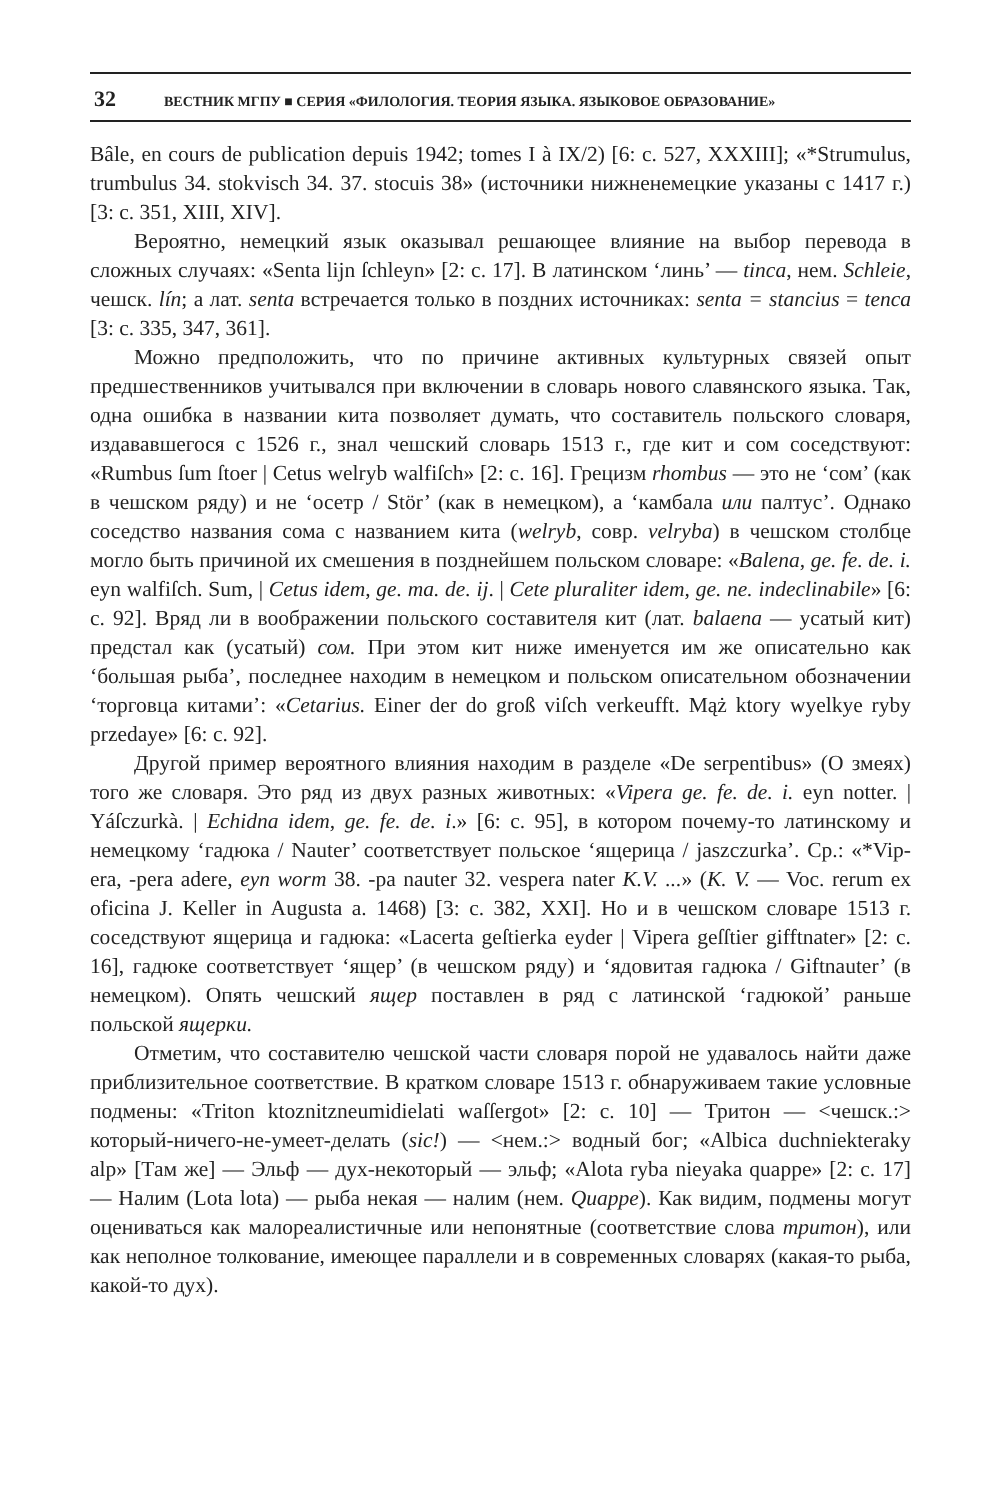32 ВЕСТНИК МГПУ ■ СЕРИЯ «ФИЛОЛОГИЯ. ТЕОРИЯ ЯЗЫКА. ЯЗЫКОВОЕ ОБРАЗОВАНИЕ»
Bâle, en cours de publication depuis 1942; tomes I à IX/2) [6: с. 527, XXXIII]; «*Strumulus, trumbulus 34. stokvisch 34. 37. stocuis 38» (источники нижненемецкие указаны с 1417 г.) [3: с. 351, XIII, XIV].
Вероятно, немецкий язык оказывал решающее влияние на выбор перевода в сложных случаях: «Senta lijn ſchleyn» [2: с. 17]. В латинском ‘линь’ — tinca, нем. Schleie, чешск. lín; а лат. senta встречается только в поздних источниках: senta = stancius = tenca [3: с. 335, 347, 361].
Можно предположить, что по причине активных культурных связей опыт предшественников учитывался при включении в словарь нового славянского языка. Так, одна ошибка в названии кита позволяет думать, что составитель польского словаря, издававшегося с 1526 г., знал чешский словарь 1513 г., где кит и сом соседствуют: «Rumbus ſum ſtoer | Cetus welryb walfiſch» [2: с. 16]. Грецизм rhombus — это не ‘сом’ (как в чешском ряду) и не ‘осетр / Stör’ (как в немецком), а ‘камбала или палтус’. Однако соседство названия сома с названием кита (welryb, совр. velryba) в чешском столбце могло быть причиной их смешения в позднейшем польском словаре: «Balena, ge. fe. de. i. eyn walfiſch. Sum, | Cetus idem, ge. ma. de. ij. | Cete pluraliter idem, ge. ne. indeclinabile» [6: с. 92]. Вряд ли в воображении польского составителя кит (лат. balaena — усатый кит) предстал как (усатый) сом. При этом кит ниже именуется им же описательно как ‘большая рыба’, последнее находим в немецком и польском описательном обозначении ‘торговца китами’: «Cetarius. Einer der do groß viſch verkeufft. Mąż ktory wyelkye ryby przedaye» [6: с. 92].
Другой пример вероятного влияния находим в разделе «De serpentibus» (О змеях) того же словаря. Это ряд из двух разных животных: «Vipera ge. fe. de. i. eyn notter. | Yáſczurkà. | Echidna idem, ge. fe. de. i.» [6: с. 95], в котором почему-то латинскому и немецкому ‘гадюка / Nauter’ соответствует польское ‘ящерица / jaszczurka’. Ср.: «*Vip-era, -pera adere, eyn worm 38. -pa nauter 32. vespera nater K.V. ...» (K. V. — Voc. rerum ex oficina J. Keller in Augusta a. 1468) [3: с. 382, XXI]. Но и в чешском словаре 1513 г. соседствуют ящерица и гадюка: «Lacerta geſtierka eyder | Vipera geſſtier gifftnater» [2: с. 16], гадюке соответствует ‘ящер’ (в чешском ряду) и ‘ядовитая гадюка / Giftnauter’ (в немецком). Опять чешский ящер поставлен в ряд с латинской ‘гадюкой’ раньше польской ящерки.
Отметим, что составителю чешской части словаря порой не удавалось найти даже приблизительное соответствие. В кратком словаре 1513 г. обнаруживаем такие условные подмены: «Triton ktoznitzneumidielati waſſergot» [2: с. 10] — Тритон — <чешск.:> который-ничего-не-умеет-делать (sic!) — <нем.:> водный бог; «Albica duchniekteraky alp» [Там же] — Эльф — дух-некоторый — эльф; «Alota ryba nieyaka quappe» [2: с. 17] — Налим (Lota lota) — рыба некая — налим (нем. Quappe). Как видим, подмены могут оцениваться как малореалистичные или непонятные (соответствие слова тритон), или как неполное толкование, имеющее параллели и в современных словарях (какая-то рыба, какой-то дух).